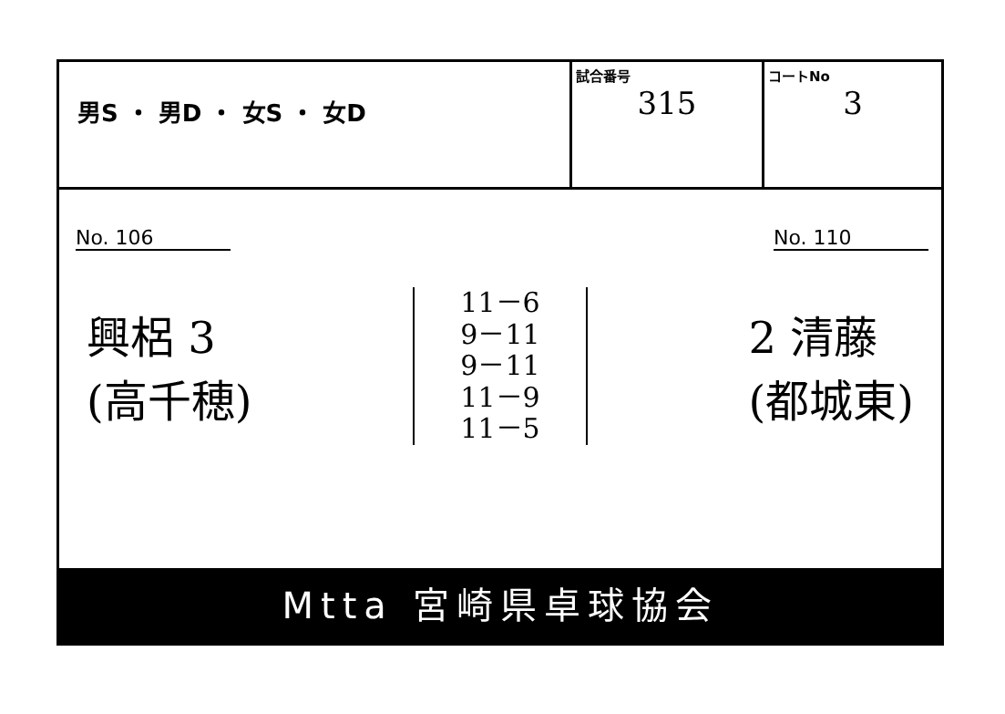| 男S ・ 男D ・ 女S ・ 女D | 試合番号 315 | コートNo 3 |
No. 106 No. 110
興梠 3
(高千穂)
11－6
9－11
9－11
11－9
11－5
2 清藤
(都城東)
Mtta 宮崎県卓球協会